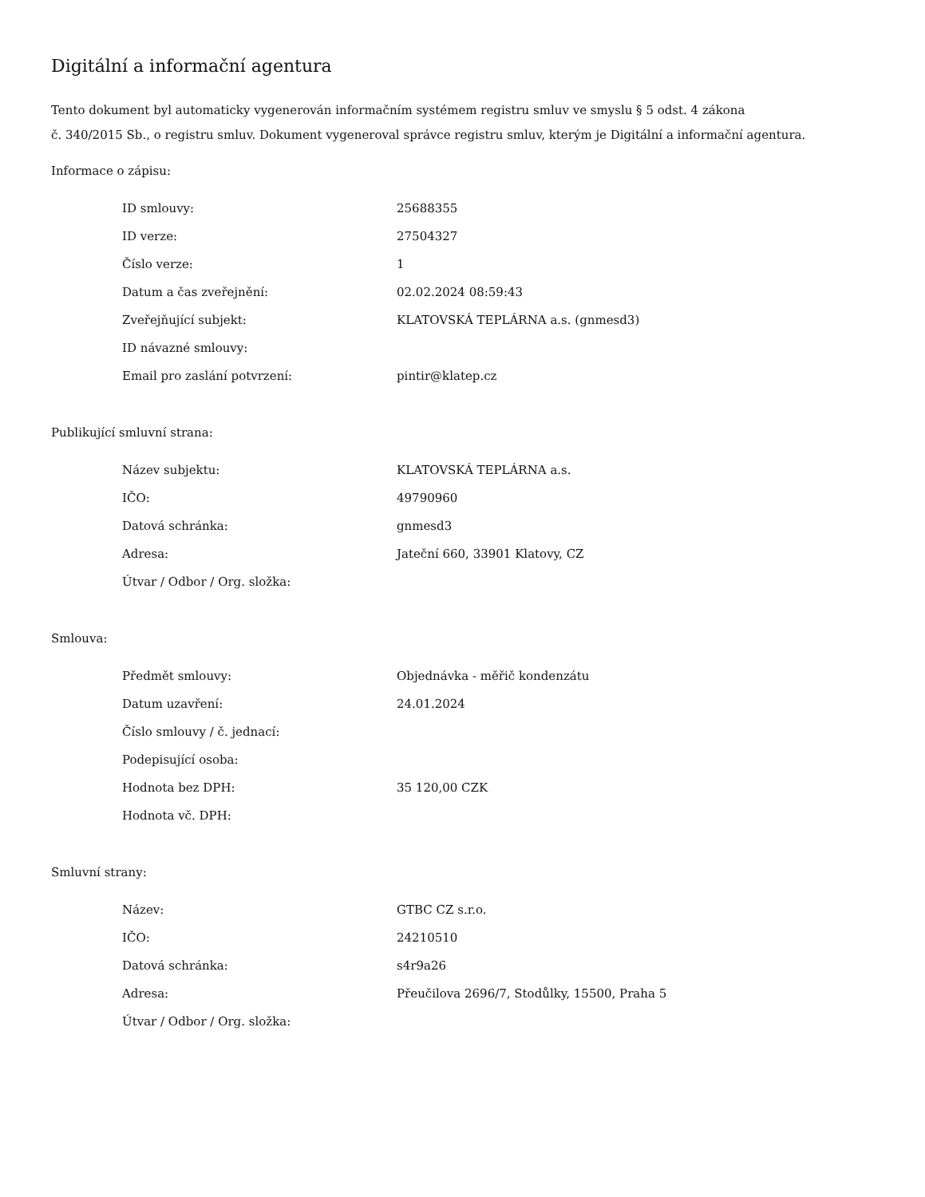Digitální a informační agentura
Tento dokument byl automaticky vygenerován informačním systémem registru smluv ve smyslu § 5 odst. 4 zákona
č. 340/2015 Sb., o registru smluv. Dokument vygeneroval správce registru smluv, kterým je Digitální a informační agentura.
Informace o zápisu:
| ID smlouvy: | 25688355 |
| ID verze: | 27504327 |
| Číslo verze: | 1 |
| Datum a čas zveřejnění: | 02.02.2024 08:59:43 |
| Zveřejňující subjekt: | KLATOVSKÁ TEPLÁRNA a.s. (gnmesd3) |
| ID návazné smlouvy: | |
| Email pro zaslání potvrzení: | pintir@klatep.cz |
Publikující smluvní strana:
| Název subjektu: | KLATOVSKÁ TEPLÁRNA a.s. |
| IČO: | 49790960 |
| Datová schránka: | gnmesd3 |
| Adresa: | Jateční 660, 33901 Klatovy, CZ |
| Útvar / Odbor / Org. složka: | |
Smlouva:
| Předmět smlouvy: | Objednávka - měřič kondenzátu |
| Datum uzavření: | 24.01.2024 |
| Číslo smlouvy / č. jednací: | |
| Podepisující osoba: | |
| Hodnota bez DPH: | 35 120,00 CZK |
| Hodnota vč. DPH: | |
Smluvní strany:
| Název: | GTBC CZ s.r.o. |
| IČO: | 24210510 |
| Datová schránka: | s4r9a26 |
| Adresa: | Přeučilova 2696/7, Stodůlky, 15500, Praha 5 |
| Útvar / Odbor / Org. složka: | |